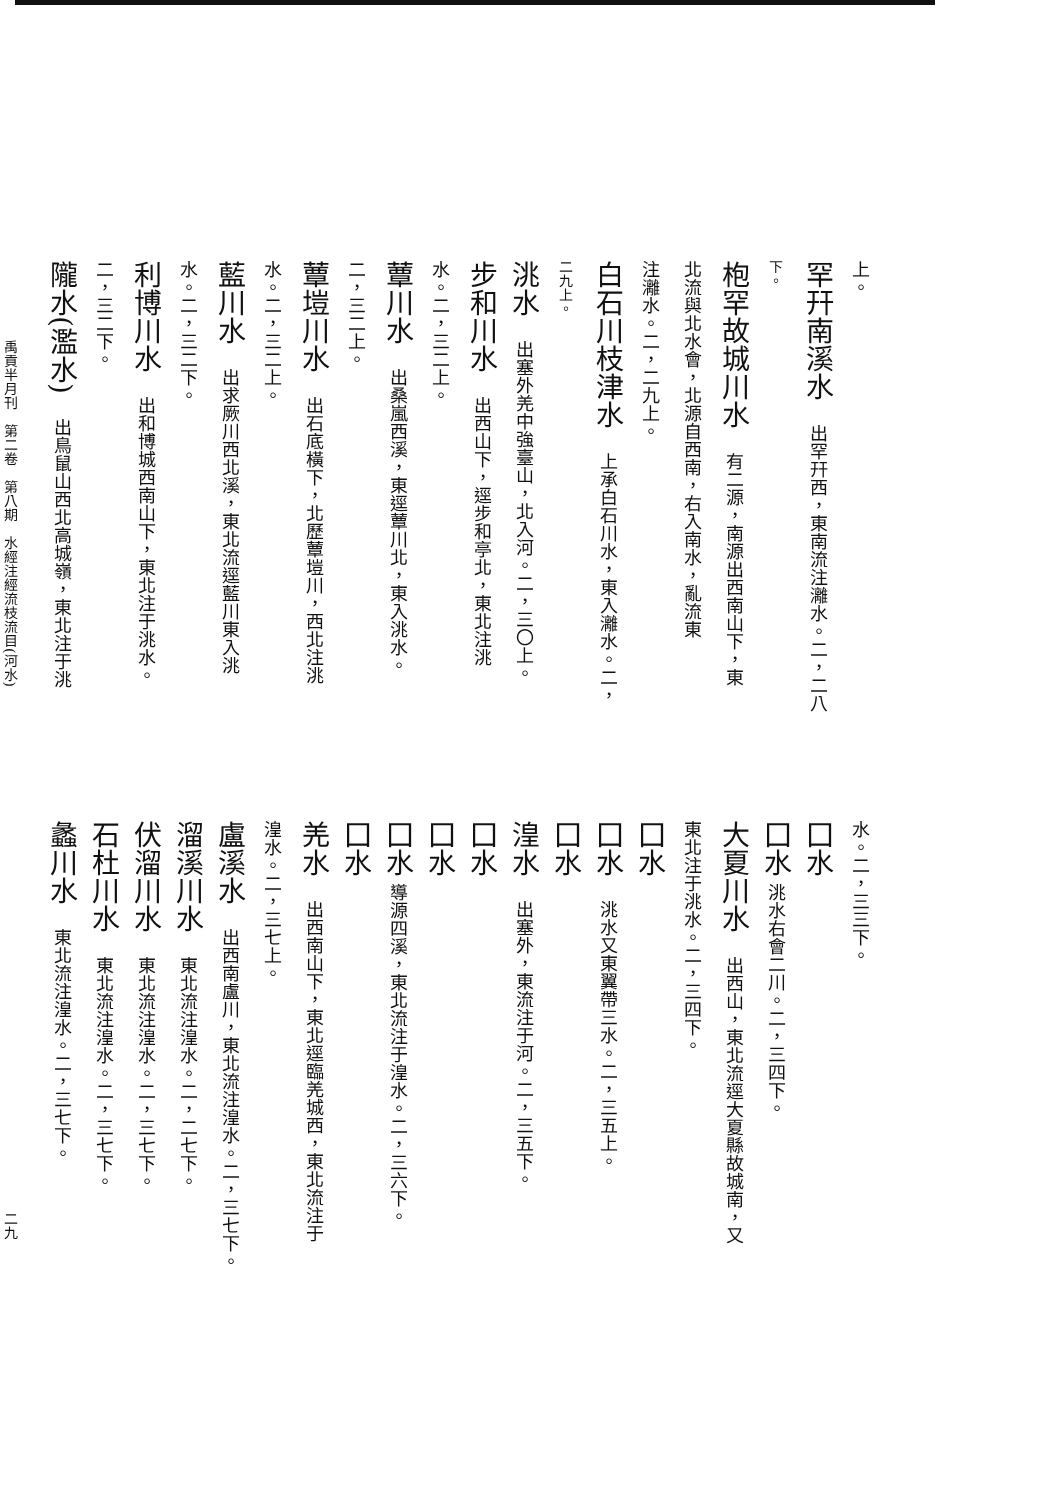上。
罕幵南溪水　出罕幵西，東南流注灕水。二，二八
下。
枹罕故城川水　有二源，南源出西南山下，東
北流與北水會，北源自西南，右入南水，亂流東
注灕水。二，二九上。
白石川枝津水　上承白石川水，東入灕水。二，
二九上。
洮水　出塞外羌中強臺山，北入河。二，三〇上。
步和川水　出西山下，逕步和亭北，東北注洮
水。二，三二上。
蕈川水　出桑嵐西溪，東逕蕈川北，東入洮水。
二，三二上。
蕈塏川水　出石底橫下，北歷蕈塏川，西北注洮
水。二，三二上。
藍川水　出求厥川西北溪，東北流逕藍川東入洮
水。二，三二下。
利博川水　出和博城西南山下，東北注于洮水。
二，三二下。
隴水(濫水)　出鳥鼠山西北高城嶺，東北注于洮
水。二，三三下。
囗水
囗水 洮水右會二川。二，三四下。
大夏川水　出西山，東北流逕大夏縣故城南，又
東北注于洮水。二，三四下。
囗水
囗水　洮水又東翼帶三水。二，三五上。
囗水
湟水　出塞外，東流注于河。二，三五下。
囗水
囗水
囗水 導源四溪，東北流注于湟水。二，三六下。
囗水
羌水　出西南山下，東北逕臨羌城西，東北流注于
湟水。二，三七上。
盧溪水　出西南盧川，東北流注湟水。二，三七下。
溜溪川水　東北流注湟水。二，二七下。
伏溜川水　東北流注湟水。二，三七下。
石杜川水　東北流注湟水。二，三七下。
蠡川水　東北流注湟水。二，三七下。
禹貢半月刊　第二卷　第八期　水經注經流枝流目(河水) 二九